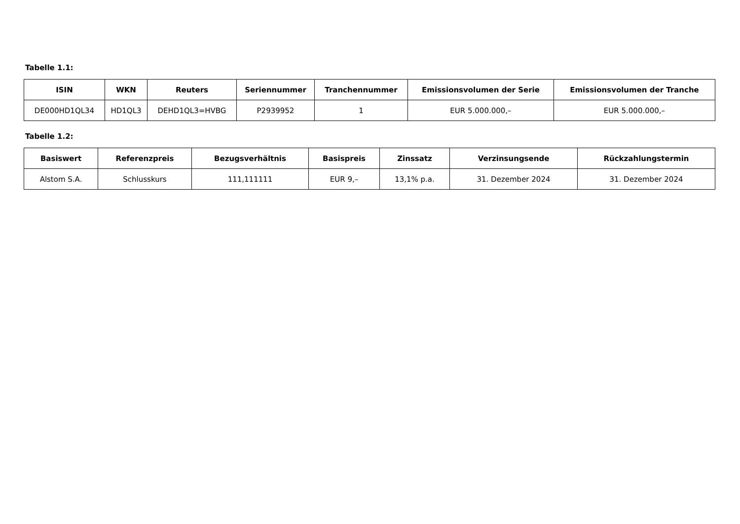Tabelle 1.1:
| ISIN | WKN | Reuters | Seriennummer | Tranchennummer | Emissionsvolumen der Serie | Emissionsvolumen der Tranche |
| --- | --- | --- | --- | --- | --- | --- |
| DE000HD1QL34 | HD1QL3 | DEHD1QL3=HVBG | P2939952 | 1 | EUR 5.000.000,– | EUR 5.000.000,– |
Tabelle 1.2:
| Basiswert | Referenzpreis | Bezugsverhältnis | Basispreis | Zinssatz | Verzinsungsende | Rückzahlungstermin |
| --- | --- | --- | --- | --- | --- | --- |
| Alstom S.A. | Schlusskurs | 111,111111 | EUR 9,– | 13,1% p.a. | 31. Dezember 2024 | 31. Dezember 2024 |